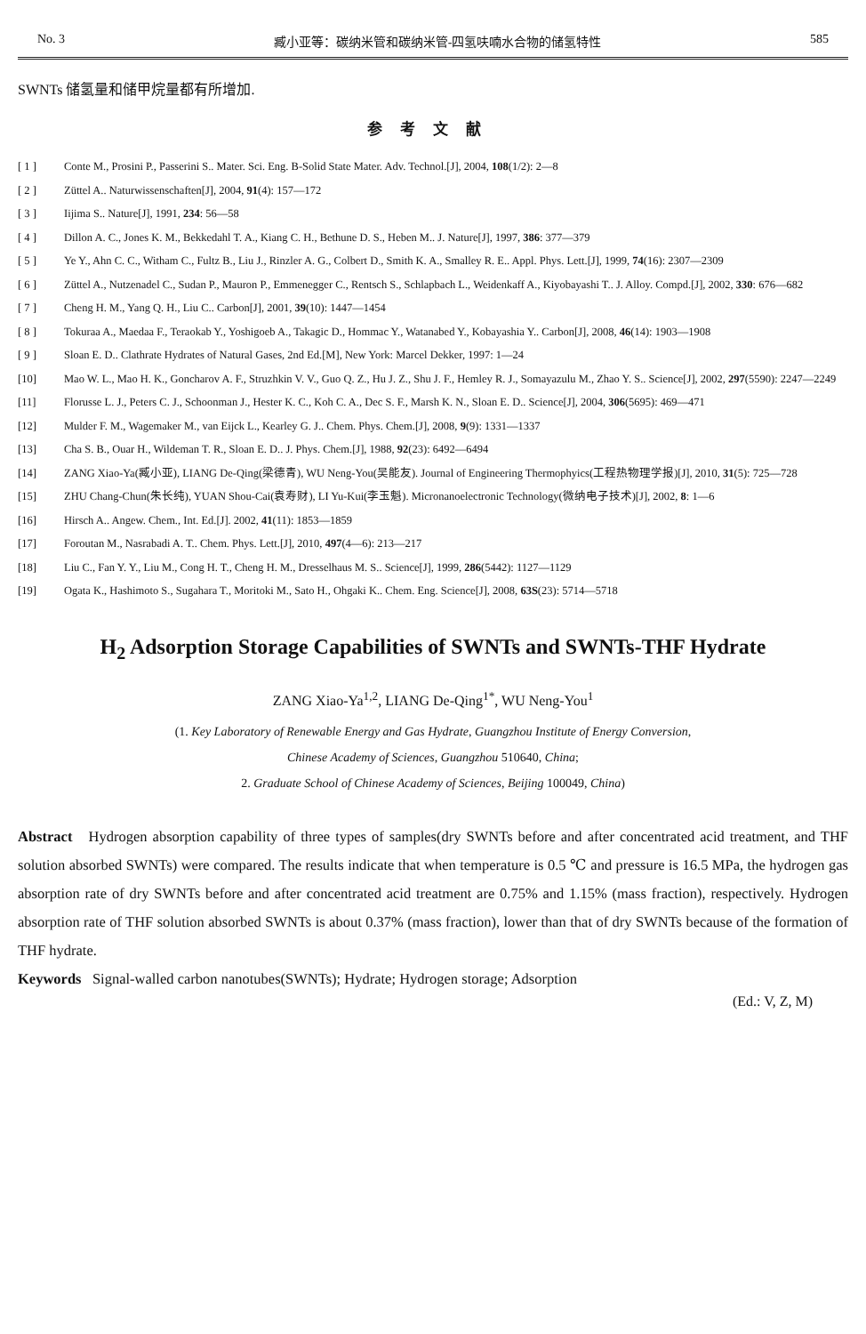No. 3 臧小亚等：碳纳米管和碳纳米管-四氢呋喃水合物的储氢特性 585
SWNTs 储氢量和储甲烷量都有所增加.
参考文献
[ 1 ] Conte M., Prosini P., Passerini S.. Mater. Sci. Eng. B-Solid State Mater. Adv. Technol.[J], 2004, 108(1/2): 2—8
[ 2 ] Züttel A.. Naturwissenschaften[J], 2004, 91(4): 157—172
[ 3 ] Iijima S.. Nature[J], 1991, 234: 56—58
[ 4 ] Dillon A. C., Jones K. M., Bekkedahl T. A., Kiang C. H., Bethune D. S., Heben M.. J. Nature[J], 1997, 386: 377—379
[ 5 ] Ye Y., Ahn C. C., Witham C., Fultz B., Liu J., Rinzler A. G., Colbert D., Smith K. A., Smalley R. E.. Appl. Phys. Lett.[J], 1999, 74(16): 2307—2309
[ 6 ] Züttel A., Nutzenadel C., Sudan P., Mauron P., Emmenegger C., Rentsch S., Schlapbach L., Weidenkaff A., Kiyobayashi T.. J. Alloy. Compd.[J], 2002, 330: 676—682
[ 7 ] Cheng H. M., Yang Q. H., Liu C.. Carbon[J], 2001, 39(10): 1447—1454
[ 8 ] Tokuraa A., Maedaa F., Teraokab Y., Yoshigoeb A., Takagic D., Hommac Y., Watanabed Y., Kobayashia Y.. Carbon[J], 2008, 46(14): 1903—1908
[ 9 ] Sloan E. D.. Clathrate Hydrates of Natural Gases, 2nd Ed.[M], New York: Marcel Dekker, 1997: 1—24
[10] Mao W. L., Mao H. K., Goncharov A. F., Struzhkin V. V., Guo Q. Z., Hu J. Z., Shu J. F., Hemley R. J., Somayazulu M., Zhao Y. S.. Science[J], 2002, 297(5590): 2247—2249
[11] Florusse L. J., Peters C. J., Schoonman J., Hester K. C., Koh C. A., Dec S. F., Marsh K. N., Sloan E. D.. Science[J], 2004, 306(5695): 469—471
[12] Mulder F. M., Wagemaker M., van Eijck L., Kearley G. J.. Chem. Phys. Chem.[J], 2008, 9(9): 1331—1337
[13] Cha S. B., Ouar H., Wildeman T. R., Sloan E. D.. J. Phys. Chem.[J], 1988, 92(23): 6492—6494
[14] ZANG Xiao-Ya(臧小亚), LIANG De-Qing(梁德青), WU Neng-You(吴能友). Journal of Engineering Thermophyics(工程热物理学报)[J], 2010, 31(5): 725—728
[15] ZHU Chang-Chun(朱长纯), YUAN Shou-Cai(袁寿财), LI Yu-Kui(李玉魁). Micronanoelectronic Technology(微纳电子技术)[J], 2002, 8: 1—6
[16] Hirsch A.. Angew. Chem., Int. Ed.[J]. 2002, 41(11): 1853—1859
[17] Foroutan M., Nasrabadi A. T.. Chem. Phys. Lett.[J], 2010, 497(4—6): 213—217
[18] Liu C., Fan Y. Y., Liu M., Cong H. T., Cheng H. M., Dresselhaus M. S.. Science[J], 1999, 286(5442): 1127—1129
[19] Ogata K., Hashimoto S., Sugahara T., Moritoki M., Sato H., Ohgaki K.. Chem. Eng. Science[J], 2008, 63S(23): 5714—5718
H<sub>2</sub> Adsorption Storage Capabilities of SWNTs and SWNTs-THF Hydrate
ZANG Xiao-Ya<sup>1,2</sup>, LIANG De-Qing<sup>1*</sup>, WU Neng-You<sup>1</sup>
(1. Key Laboratory of Renewable Energy and Gas Hydrate, Guangzhou Institute of Energy Conversion,
Chinese Academy of Sciences, Guangzhou 510640, China;
2. Graduate School of Chinese Academy of Sciences, Beijing 100049, China)
Abstract Hydrogen absorption capability of three types of samples(dry SWNTs before and after concentrated acid treatment, and THF solution absorbed SWNTs) were compared. The results indicate that when temperature is 0.5 ℃ and pressure is 16.5 MPa, the hydrogen gas absorption rate of dry SWNTs before and after concentrated acid treatment are 0.75% and 1.15% (mass fraction), respectively. Hydrogen absorption rate of THF solution absorbed SWNTs is about 0.37% (mass fraction), lower than that of dry SWNTs because of the formation of THF hydrate.
Keywords Signal-walled carbon nanotubes(SWNTs); Hydrate; Hydrogen storage; Adsorption
(Ed.: V, Z, M)